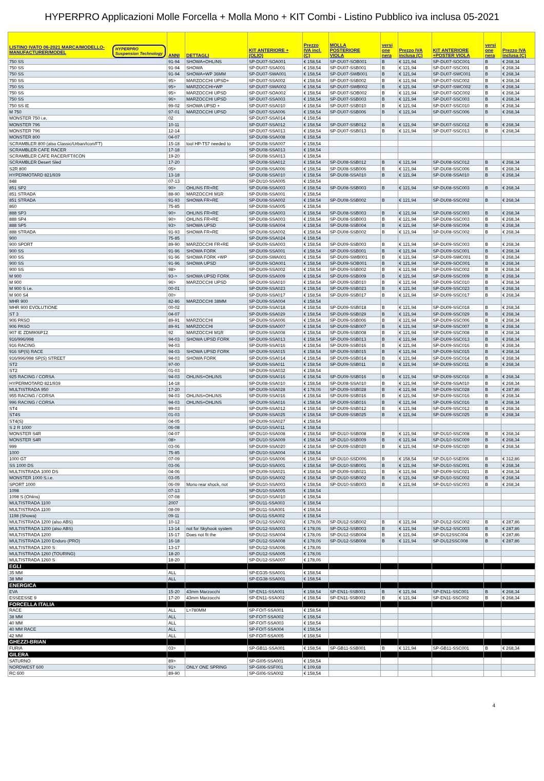HYPERPRO Applicazioni Molle Forcella + Molla Mono + KIT Combi - Listino Pubblico iva inclusa 05-2021
| HYPERPRO Suspension Technology LISTINO IVATO 06-2021 MARCA/MODELLO- MANUFACTURER/MODEL | ANNI | DETTAGLI | KIT ANTERIORE + (OLIO) | Prezzo IVA incl. (C) | MOLLA POSTERIORE VIOLA | versi one nera | Prezzo IVA inclusa (C) | KIT ANTERIORE +POSTER VIOLA | versi one nera | Prezzo IVA inclusa (C) |
| --- | --- | --- | --- | --- | --- | --- | --- | --- | --- | --- |
| 750 SS | 91-94 | SHOWA+OHLINS | SP-DU07-SOA001 | € 158,54 | SP-DU07-SOB001 | B | € 121,94 | SP-DU07-SOC001 | B | € 268,34 |
| 750 SS | 91-94 | SHOWA | SP-DU07-SSA001 | € 158,54 | SP-DU07-SSB001 | B | € 121,94 | SP-DU07-SSC001 | B | € 268,34 |
| 750 SS | 91-94 | SHOWA+WP 36MM | SP-DU07-SWA001 | € 158,54 | SP-DU07-SWB001 | B | € 121,94 | SP-DU07-SWC001 | B | € 268,34 |
| 750 SS | 95> | MARZOCCHI UPSD+ | SP-DU07-SSA002 | € 158,54 | SP-DU07-SSB002 | B | € 121,94 | SP-DU07-SSC002 | B | € 268,34 |
| 750 SS | 95> | MARZOCCHI+WP | SP-DU07-SWA002 | € 158,54 | SP-DU07-SWB002 | B | € 121,94 | SP-DU07-SWC002 | B | € 268,34 |
| 750 SS | 95> | MARZOCCHI UPSD | SP-DU07-SOA002 | € 158,54 | SP-DU07-SOB002 | B | € 121,94 | SP-DU07-SOC002 | B | € 268,34 |
| 750 SS | 96> | MARZOCCHI UPSD | SP-DU07-SSA003 | € 158,54 | SP-DU07-SSB003 | B | € 121,94 | SP-DU07-SSC003 | B | € 268,34 |
| 750 SS IE | 99-02 | SHOWA UPSD + | SP-DU07-SSA010 | € 158,54 | SP-DU07-SSB010 | B | € 121,94 | SP-DU07-SSC010 | B | € 268,34 |
| M 750 | 97-01 | MARZOCCHI UPSD | SP-DU07-SSA006 | € 158,54 | SP-DU07-SSB006 | B | € 121,94 | SP-DU07-SSC006 | B | € 268,34 |
| MONSTER 750 i.e. | 02 | | SP-DU07-SSA014 | € 158,54 | | | | | | |
| MONSTER 796 | 10-11 | | SP-DU07-SSA012 | € 158,54 | SP-DU07-SSB012 | B | € 121,94 | SP-DU07-SSC012 | B | € 268,34 |
| MONSTER 796 | 12-14 | | SP-DU07-SSA013 | € 158,54 | SP-DU07-SSB013 | B | € 121,94 | SP-DU07-SSC013 | B | € 268,34 |
| MONSTER 800 | 04-07 | | SP-DU08-SSA008 | € 158,54 | | | | | | |
| SCRAMBLER 800 (also Classic/Urban/Icon/FT) | 15-18 | tool HP-T57 needed to | SP-DU08-SSA007 | € 158,54 | | | | | | |
| SCRAMBLER CAFE RACER | 17-18 | | SP-DU08-SSA013 | € 158,54 | | | | | | |
| SCRAMBLER CAFE RACER/FT/ICON | 19-20 | | SP-DU08-SSA013 | € 158,54 | | | | | | |
| SCRAMBLER Desert Sled | 17-20 | | SP-DU08-SSA012 | € 158,54 | SP-DU08-SSB012 | B | € 121,94 | SP-DU08-SSC012 | B | € 268,34 |
| S2R 800 | 05> | | SP-DU08-SSA006 | € 158,54 | SP-DU08-SSB006 | B | € 121,94 | SP-DU08-SSC006 | B | € 268,34 |
| HYPERMOTARD 821/939 | 13-18 | | SP-DU08-SSA010 | € 158,54 | SP-DU08-SSA010 | B | € 121,94 | SP-DU08-SSA010 | B | € 268,34 |
| 848 | 07-13 | | SP-DU10-SSA005 | € 158,54 | | | | | | |
| 851 SP2 | 90> | OHLINS FR+RE | SP-DU08-SSA003 | € 158,54 | SP-DU08-SSB003 | B | € 121,94 | SP-DU08-SSC003 | B | € 268,34 |
| 851 STRADA | 88-90 | MARZOCCHI M1R | SP-DU08-SSA001 | € 158,54 | | | | | | |
| 851 STRADA | 91-93 | SHOWA FR+RE | SP-DU08-SSA002 | € 158,54 | SP-DU08-SSB002 | B | € 121,94 | SP-DU08-SSC002 | B | € 268,34 |
| 860 | 75-85 | | SP-DU08-SSA005 | € 158,54 | | | | | | |
| 888 SP3 | 90> | OHLINS FR+RE | SP-DU08-SSA003 | € 158,54 | SP-DU08-SSB003 | B | € 121,94 | SP-DU08-SSC003 | B | € 268,34 |
| 888 SP4 | 90> | OHLINS FR+RE | SP-DU08-SSA003 | € 158,54 | SP-DU08-SSB003 | B | € 121,94 | SP-DU08-SSC003 | B | € 268,34 |
| 888 SP5 | 93> | SHOWA UPSD | SP-DU08-SSA004 | € 158,54 | SP-DU08-SSB004 | B | € 121,94 | SP-DU08-SSC004 | B | € 268,34 |
| 888 STRADA | 91-93 | SHOWA FR+RE | SP-DU08-SSA002 | € 158,54 | SP-DU08-SSB002 | B | € 121,94 | SP-DU08-SSC002 | B | € 268,34 |
| 900 | 75-85 | | SP-DU09-SSA024 | € 158,54 | | | | | | |
| 900 SPORT | 89-90 | MARZOCCHI FR+RE | SP-DU09-SSA003 | € 158,54 | SP-DU09-SSB003 | B | € 121,94 | SP-DU09-SSC003 | B | € 268,34 |
| 900 SS | 91-96 | SHOWA FORK | SP-DU09-SSA001 | € 158,54 | SP-DU09-SSB001 | B | € 121,94 | SP-DU09-SSC001 | B | € 268,34 |
| 900 SS | 91-96 | SHOWA FORK +WP | SP-DU09-SWA001 | € 158,54 | SP-DU09-SWB001 | B | € 121,94 | SP-DU09-SWC001 | B | € 268,34 |
| 900 SS | 91-96 | SHOWA UPSD | SP-DU09-SOA001 | € 158,54 | SP-DU09-SOB001 | B | € 121,94 | SP-DU09-SOC001 | B | € 268,34 |
| 900 SS | 98> | | SP-DU09-SSA002 | € 158,54 | SP-DU09-SSB002 | B | € 121,94 | SP-DU09-SSC002 | B | € 268,34 |
| M 900 | 93-> | SHOWA UPSD FORK | SP-DU09-SSA009 | € 158,54 | SP-DU09-SSB009 | B | € 121,94 | SP-DU09-SSC009 | B | € 268,34 |
| M 900 | 96> | MARZOCCHI UPSD | SP-DU09-SSA010 | € 158,54 | SP-DU09-SSB010 | B | € 121,94 | SP-DU09-SSC010 | B | € 268,34 |
| M 900 S i.e. | 00-01 | | SP-DU09-SSA023 | € 158,54 | SP-DU09-SSB023 | B | € 121,94 | SP-DU09-SSC023 | B | € 268,34 |
| M 900 S4 | 00> | | SP-DU09-SSA017 | € 158,54 | SP-DU09-SSB017 | B | € 121,94 | SP-DU09-SSC017 | B | € 268,34 |
| MHR 900 | 82-86 | MARZOCCHI 38MM | SP-DU09-SSA004 | € 158,54 | | | | | | |
| MHR 900 EVOLUTIONE | 00-02 | | SP-DU09-SSA018 | € 158,54 | SP-DU09-SSB018 | B | € 121,94 | SP-DU09-SSC018 | B | € 268,34 |
| ST 3 | 04-07 | | SP-DU09-SSA029 | € 158,54 | SP-DU09-SSB029 | B | € 121,94 | SP-DU09-SSC029 | B | € 268,34 |
| 906 PASO | 89-91 | MARZOCCHI | SP-DU09-SSA006 | € 158,54 | SP-DU09-SSB006 | B | € 121,94 | SP-DU09-SSC006 | B | € 268,34 |
| 906 PASO | 89-91 | MARZOCCHI | SP-DU09-SSA007 | € 158,54 | SP-DU09-SSB007 | B | € 121,94 | SP-DU09-SSC007 | B | € 268,34 |
| 907 IE ZDM906P12 | 92 | MARZOCCHI M1R | SP-DU09-SSA008 | € 158,54 | SP-DU09-SSB008 | B | € 121,94 | SP-DU09-SSC008 | B | € 268,34 |
| 916/996/998 | 94-03 | SHOWA UPSD FORK | SP-DU09-SSA013 | € 158,54 | SP-DU09-SSB013 | B | € 121,94 | SP-DU09-SSC013 | B | € 268,34 |
| 916 RACING | 94-03 | | SP-DU09-SSA016 | € 158,54 | SP-DU09-SSB016 | B | € 121,94 | SP-DU09-SSC016 | B | € 268,34 |
| 916 SP(S) RACE | 94-03 | SHOWA UPSD FORK | SP-DU09-SSA015 | € 158,54 | SP-DU09-SSB015 | B | € 121,94 | SP-DU09-SSC015 | B | € 268,34 |
| 916/996/998 SP(S) STREET | 94-03 | SHOWA FORK | SP-DU09-SSA014 | € 158,54 | SP-DU09-SSB014 | B | € 121,94 | SP-DU09-SSC014 | B | € 268,34 |
| ST2 | 97-00 | | SP-DU09-SSA011 | € 158,54 | SP-DU09-SSB011 | B | € 121,94 | SP-DU09-SSC011 | B | € 268,34 |
| ST2 | 01-03 | | SP-DU09-SSA032 | € 158,54 | | | | | | |
| 925 RACING / CORSA | 94-03 | OHLINS+OHLINS | SP-DU09-SSA016 | € 158,54 | SP-DU09-SSB016 | B | € 121,94 | SP-DU09-SSC016 | B | € 268,34 |
| HYPERMOTARD 821/939 | 14-18 | | SP-DU08-SSA010 | € 158,54 | SP-DU08-SSA010 | B | € 121,94 | SP-DU08-SSA010 | B | € 268,34 |
| MULTISTRADA 950 | 17-20 | | SP-DU09-SSA028 | € 178,06 | SP-DU09-SSB028 | B | € 121,94 | SP-DU09-SSC028 | B | € 287,86 |
| 955 RACING / CORSA | 94-03 | OHLINS+OHLINS | SP-DU09-SSA016 | € 158,54 | SP-DU09-SSB016 | B | € 121,94 | SP-DU09-SSC016 | B | € 268,34 |
| 996 RACING / CORSA | 94-03 | OHLINS+OHLINS | SP-DU09-SSA016 | € 158,54 | SP-DU09-SSB016 | B | € 121,94 | SP-DU09-SSC016 | B | € 268,34 |
| ST4 | 99-03 | | SP-DU09-SSA012 | € 158,54 | SP-DU09-SSB012 | B | € 121,94 | SP-DU09-SSC012 | B | € 268,34 |
| ST4S | 01-03 | | SP-DU09-SSA025 | € 158,54 | SP-DU09-SSB025 | B | € 121,94 | SP-DU09-SSC025 | B | € 268,34 |
| ST4(S) | 04-05 | | SP-DU09-SSA027 | € 158,54 | | | | | | |
| S 2 R 1000 | 06-08 | | SP-DU10-SSA011 | € 158,54 | | | | | | |
| MONSTER S4R | 04-07 | | SP-DU10-SSA008 | € 158,54 | SP-DU10-SSB008 | B | € 121,94 | SP-DU10-SSC008 | B | € 268,34 |
| MONSTER S4R | 08> | | SP-DU10-SSA009 | € 158,54 | SP-DU10-SSB009 | B | € 121,94 | SP-DU10-SSC009 | B | € 268,34 |
| 999 | 03-06 | | SP-DU09-SSA020 | € 158,54 | SP-DU09-SSB020 | B | € 121,94 | SP-DU09-SSC020 | B | € 268,34 |
| 1000 | 75-85 | | SP-DU10-SSA004 | € 158,54 | | | | | | |
| 1000 GT | 07-09 | | SP-DU10-SSA006 | € 158,54 | SP-DU10-SSD006 | B | € 158,54 | SP-DU10-SSE006 | B | € 312,86 |
| SS 1000 DS | 03-06 | | SP-DU10-SSA001 | € 158,54 | SP-DU10-SSB001 | B | € 121,94 | SP-DU10-SSC001 | B | € 268,34 |
| MULTISTRADA 1000 DS | 04-06 | | SP-DU09-SSA021 | € 158,54 | SP-DU09-SSB021 | B | € 121,94 | SP-DU09-SSC021 | B | € 268,34 |
| MONSTER 1000 S.i.e. | 03-05 | | SP-DU10-SSA002 | € 158,54 | SP-DU10-SSB002 | B | € 121,94 | SP-DU10-SSC002 | B | € 268,34 |
| SPORT 1000 | 06-09 | Mono rear shock, not | SP-DU10-SSA003 | € 158,54 | SP-DU10-SSB003 | B | € 121,94 | SP-DU10-SSC003 | B | € 268,34 |
| 1098 | 07-13 | | SP-DU10-SSA005 | € 158,54 | | | | | | |
| 1098 S (Ohlins) | 07-08 | | SP-DU10-SSA010 | € 158,54 | | | | | | |
| MULTISTRADA 1100 | 2007 | | SP-DU11-SSA003 | € 158,54 | | | | | | |
| MULTISTRADA 1100 | 08-09 | | SP-DU11-SSA001 | € 158,54 | | | | | | |
| 1198 (Showa) | 09-11 | | SP-DU11-SSA002 | € 158,54 | | | | | | |
| MULTISTRADA 1200 (also ABS) | 10-12 | | SP-DU12-SSA002 | € 178,06 | SP-DU12-SSB002 | B | € 121,94 | SP-DU12-SSC002 | B | € 287,86 |
| MULTISTRADA 1200 (also ABS) | 13-14 | not for Skyhook system | SP-DU12-SSA003 | € 178,06 | SP-DU12-SSB003 | B | € 121,94 | SP-DU12-SSC003 | B | € 287,86 |
| MULTISTRADA 1200 | 15-17 | Does not fit the | SP-DU12-SSA004 | € 178,06 | SP-DU12-SSB004 | B | € 121,94 | SP-DU12SSC004 | B | € 287,86 |
| MULTISTRADA 1200 Enduro (PRO) | 16-18 | | SP-DU12-SSA008 | € 178,06 | SP-DU12-SSB008 | B | € 121,94 | SP-DU12SSC008 | B | € 287,86 |
| MULTISTRADA 1200 S | 13-17 | | SP-DU12-SSA006 | € 178,06 | | | | | | |
| MULTISTRADA 1260 (TOURING) | 18-20 | | SP-DU12-SSA005 | € 178,06 | | | | | | |
| MULTISTRADA 1260 S | 18-20 | | SP-DU12-SSA007 | € 178,06 | | | | | | |
| EGLI | | | | | | | | | | |
| 35 MM | ALL | | SP-EG35-SSA001 | € 158,54 | | | | | | |
| 38 MM | ALL | | SP-EG38-SSA001 | € 158,54 | | | | | | |
| ENERGICA | | | | | | | | | | |
| EVA | 15-20 | 43mm Marzocchi | SP-EN11-SSA001 | € 158,54 | SP-EN11-SSB001 | B | € 121,94 | SP-EN11-SSC001 | B | € 268,34 |
| ESSEESSE 9 | 17-20 | 43mm Marzocchi | SP-EN11-SSA002 | € 158,54 | SP-EN11-SSB002 | B | € 121,94 | SP-EN11-SSC002 | B | € 268,34 |
| FORCELLA ITALIA | | | | | | | | | | |
| RACE | ALL | L=780MM | SP-FOIT-SSA001 | € 158,54 | | | | | | |
| 38 MM | ALL | | SP-FOIT-SSA002 | € 158,54 | | | | | | |
| 40 MM | ALL | | SP-FOIT-SSA003 | € 158,54 | | | | | | |
| 40 MM RACE | ALL | | SP-FOIT-SSA004 | € 158,54 | | | | | | |
| 42 MM | ALL | | SP-FOIT-SSA005 | € 158,54 | | | | | | |
| GHEZZI-BRIAN | | | | | | | | | | |
| FURIA | 03> | | SP-GB11-SSA001 | € 158,54 | SP-GB11-SSB001 | B | € 121,94 | SP-GB11-SSC001 | B | € 268,34 |
| GILERA | | | | | | | | | | |
| SATURNO | 89> | | SP-GI05-SSA001 | € 158,54 | | | | | | |
| NORDWEST 600 | 91> | ONLY ONE SPRING | SP-GI06-SSF001 | € 109,68 | | | | | | |
| RC 600 | 89-90 | | SP-GI06-SSA002 | € 158,54 | | | | | | |
4